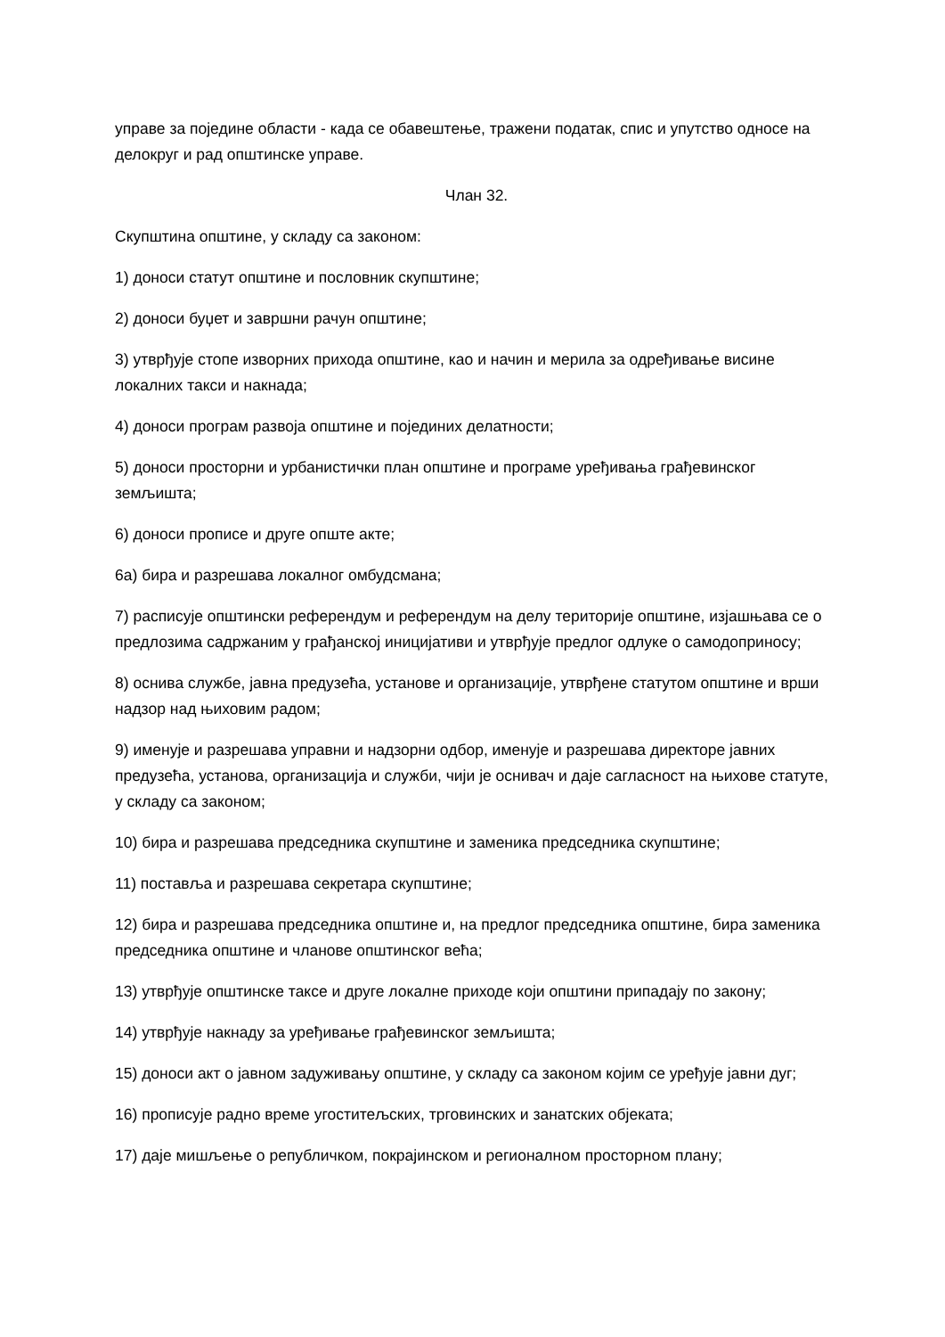управе за поједине области - када се обавештење, тражени податак, спис и упутство односе на делокруг и рад општинске управе.
Члан 32.
Скупштина општине, у складу са законом:
1) доноси статут општине и пословник скупштине;
2) доноси буџет и завршни рачун општине;
3) утврђује стопе изворних прихода општине, као и начин и мерила за одређивање висине локалних такси и накнада;
4) доноси програм развоја општине и појединих делатности;
5) доноси просторни и урбанистички план општине и програме уређивања грађевинског земљишта;
6) доноси прописе и друге опште акте;
6а) бира и разрешава локалног омбудсмана;
7) расписује општински референдум и референдум на делу територије општине, изјашњава се о предлозима садржаним у грађанској иницијативи и утврђује предлог одлуке о самодоприносу;
8) оснива службе, јавна предузећа, установе и организације, утврђене статутом општине и врши надзор над њиховим радом;
9) именује и разрешава управни и надзорни одбор, именује и разрешава директоре јавних предузећа, установа, организација и служби, чији је оснивач и даје сагласност на њихове статуте, у складу са законом;
10) бира и разрешава председника скупштине и заменика председника скупштине;
11) поставља и разрешава секретара скупштине;
12) бира и разрешава председника општине и, на предлог председника општине, бира заменика председника општине и чланове општинског већа;
13) утврђује општинске таксе и друге локалне приходе који општини припадају по закону;
14) утврђује накнаду за уређивање грађевинског земљишта;
15) доноси акт о јавном задуживању општине, у складу са законом којим се уређује јавни дуг;
16) прописује радно време угоститељских, трговинских и занатских објеката;
17) даје мишљење о републичком, покрајинском и регионалном просторном плану;